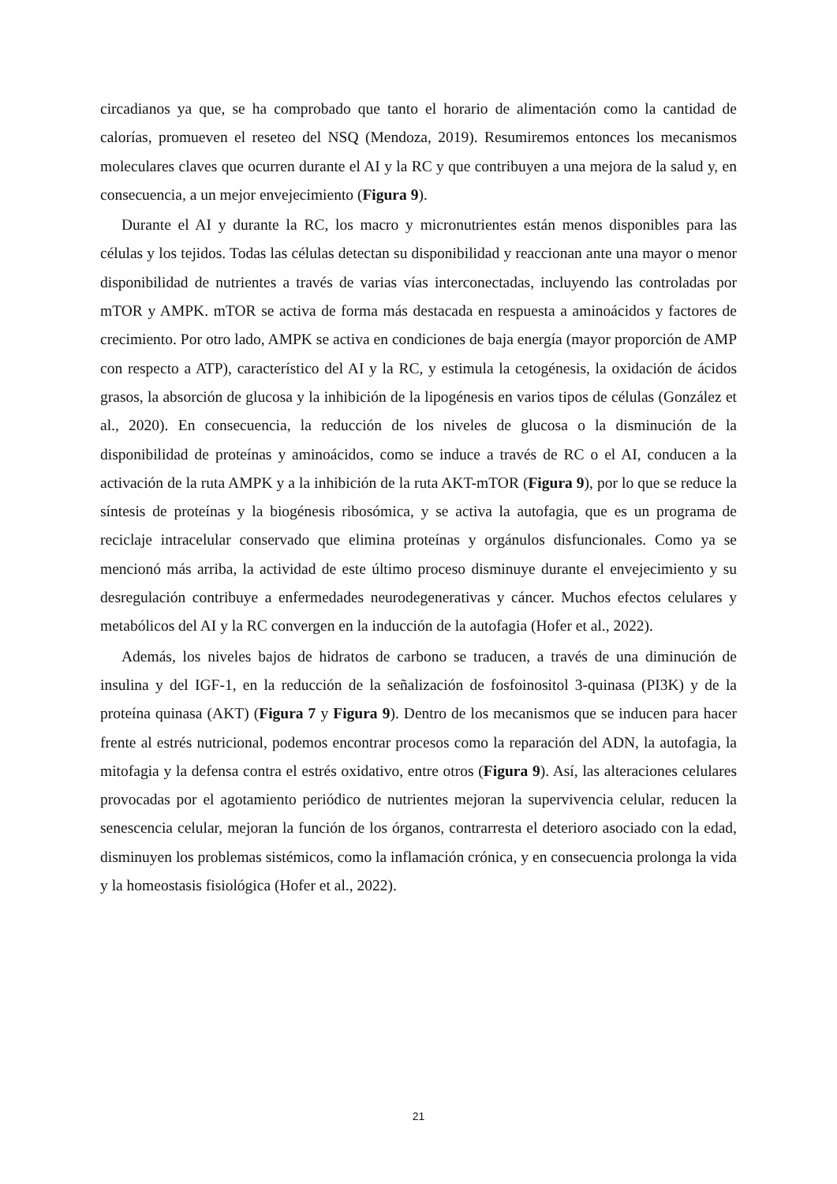circadianos ya que, se ha comprobado que tanto el horario de alimentación como la cantidad de calorías, promueven el reseteo del NSQ (Mendoza, 2019). Resumiremos entonces los mecanismos moleculares claves que ocurren durante el AI y la RC y que contribuyen a una mejora de la salud y, en consecuencia, a un mejor envejecimiento (Figura 9).
Durante el AI y durante la RC, los macro y micronutrientes están menos disponibles para las células y los tejidos. Todas las células detectan su disponibilidad y reaccionan ante una mayor o menor disponibilidad de nutrientes a través de varias vías interconectadas, incluyendo las controladas por mTOR y AMPK. mTOR se activa de forma más destacada en respuesta a aminoácidos y factores de crecimiento. Por otro lado, AMPK se activa en condiciones de baja energía (mayor proporción de AMP con respecto a ATP), característico del AI y la RC, y estimula la cetogénesis, la oxidación de ácidos grasos, la absorción de glucosa y la inhibición de la lipogénesis en varios tipos de células (González et al., 2020). En consecuencia, la reducción de los niveles de glucosa o la disminución de la disponibilidad de proteínas y aminoácidos, como se induce a través de RC o el AI, conducen a la activación de la ruta AMPK y a la inhibición de la ruta AKT-mTOR (Figura 9), por lo que se reduce la síntesis de proteínas y la biogénesis ribosómica, y se activa la autofagia, que es un programa de reciclaje intracelular conservado que elimina proteínas y orgánulos disfuncionales. Como ya se mencionó más arriba, la actividad de este último proceso disminuye durante el envejecimiento y su desregulación contribuye a enfermedades neurodegenerativas y cáncer. Muchos efectos celulares y metabólicos del AI y la RC convergen en la inducción de la autofagia (Hofer et al., 2022).
Además, los niveles bajos de hidratos de carbono se traducen, a través de una diminución de insulina y del IGF-1, en la reducción de la señalización de fosfoinositol 3-quinasa (PI3K) y de la proteína quinasa (AKT) (Figura 7 y Figura 9). Dentro de los mecanismos que se inducen para hacer frente al estrés nutricional, podemos encontrar procesos como la reparación del ADN, la autofagia, la mitofagia y la defensa contra el estrés oxidativo, entre otros (Figura 9). Así, las alteraciones celulares provocadas por el agotamiento periódico de nutrientes mejoran la supervivencia celular, reducen la senescencia celular, mejoran la función de los órganos, contrarresta el deterioro asociado con la edad, disminuyen los problemas sistémicos, como la inflamación crónica, y en consecuencia prolonga la vida y la homeostasis fisiológica (Hofer et al., 2022).
21